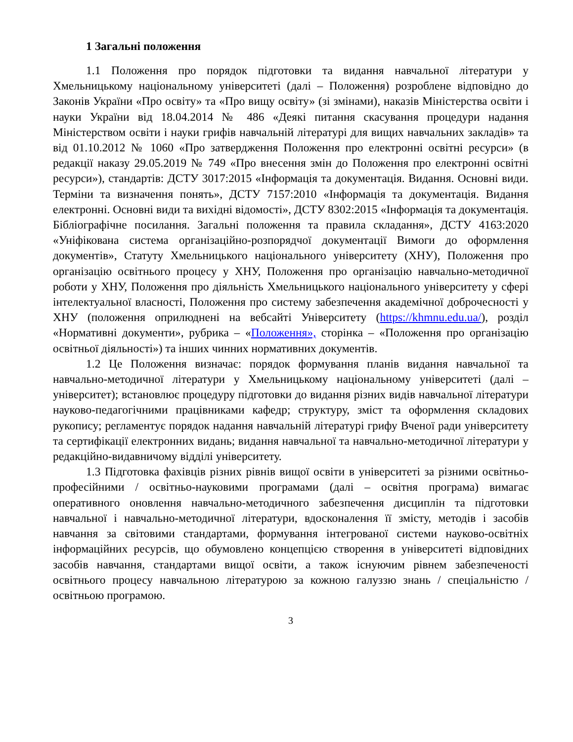1 Загальні положення
1.1 Положення про порядок підготовки та видання навчальної літератури у Хмельницькому національному університеті (далі – Положення) розроблене відповідно до Законів України «Про освіту» та «Про вищу освіту» (зі змінами), наказів Міністерства освіти і науки України від 18.04.2014 № 486 «Деякі питання скасування процедури надання Міністерством освіти і науки грифів навчальній літературі для вищих навчальних закладів» та від 01.10.2012 № 1060 «Про затвердження Положення про електронні освітні ресурси» (в редакції наказу 29.05.2019 № 749 «Про внесення змін до Положення про електронні освітні ресурси»), стандартів: ДСТУ 3017:2015 «Інформація та документація. Видання. Основні види. Терміни та визначення понять», ДСТУ 7157:2010 «Інформація та документація. Видання електронні. Основні види та вихідні відомості», ДСТУ 8302:2015 «Інформація та документація. Бібліографічне посилання. Загальні положення та правила складання», ДСТУ 4163:2020 «Уніфікована система організаційно-розпорядчої документації Вимоги до оформлення документів», Статуту Хмельницького національного університету (ХНУ), Положення про організацію освітнього процесу у ХНУ, Положення про організацію навчально-методичної роботи у ХНУ, Положення про діяльність Хмельницького національного університету у сфері інтелектуальної власності, Положення про систему забезпечення академічної доброчесності у ХНУ (положення оприлюднені на вебсайті Університету (https://khmnu.edu.ua/), розділ «Нормативні документи», рубрика – «Положення», сторінка – «Положення про організацію освітньої діяльності») та інших чинних нормативних документів.
1.2 Це Положення визначає: порядок формування планів видання навчальної та навчально-методичної літератури у Хмельницькому національному університеті (далі – університет); встановлює процедуру підготовки до видання різних видів навчальної літератури науково-педагогічними працівниками кафедр; структуру, зміст та оформлення складових рукопису; регламентує порядок надання навчальній літературі грифу Вченої ради університету та сертифікації електронних видань; видання навчальної та навчально-методичної літератури у редакційно-видавничому відділі університету.
1.3 Підготовка фахівців різних рівнів вищої освіти в університеті за різними освітньо-професійними / освітньо-науковими програмами (далі – освітня програма) вимагає оперативного оновлення навчально-методичного забезпечення дисциплін та підготовки навчальної і навчально-методичної літератури, вдосконалення її змісту, методів і засобів навчання за світовими стандартами, формування інтегрованої системи науково-освітніх інформаційних ресурсів, що обумовлено концепцією створення в університеті відповідних засобів навчання, стандартами вищої освіти, а також існуючим рівнем забезпеченості освітнього процесу навчальною літературою за кожною галуззю знань / спеціальністю / освітньою програмою.
3